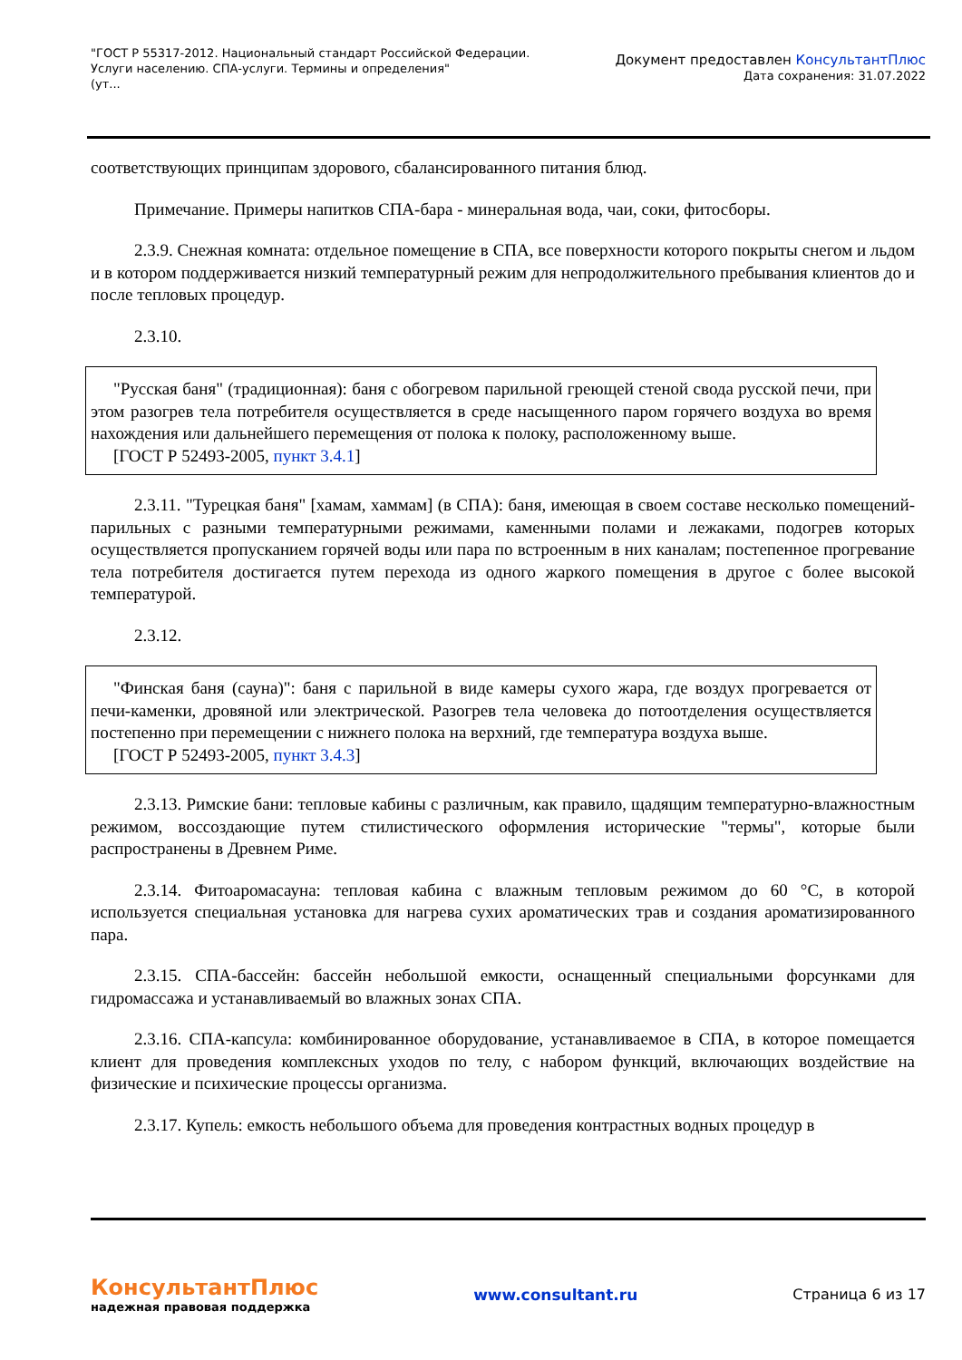"ГОСТ Р 55317-2012. Национальный стандарт Российской Федерации.
Услуги населению. СПА-услуги. Термины и определения"
(ут...
Документ предоставлен КонсультантПлюс
Дата сохранения: 31.07.2022
соответствующих принципам здорового, сбалансированного питания блюд.
Примечание. Примеры напитков СПА-бара - минеральная вода, чаи, соки, фитосборы.
2.3.9. Снежная комната: отдельное помещение в СПА, все поверхности которого покрыты снегом и льдом и в котором поддерживается низкий температурный режим для непродолжительного пребывания клиентов до и после тепловых процедур.
2.3.10.
"Русская баня" (традиционная): баня с обогревом парильной греющей стеной свода русской печи, при этом разогрев тела потребителя осуществляется в среде насыщенного паром горячего воздуха во время нахождения или дальнейшего перемещения от полока к полоку, расположенному выше.
[ГОСТ Р 52493-2005, пункт 3.4.1]
2.3.11. "Турецкая баня" [хамам, хаммам] (в СПА): баня, имеющая в своем составе несколько помещений-парильных с разными температурными режимами, каменными полами и лежаками, подогрев которых осуществляется пропусканием горячей воды или пара по встроенным в них каналам; постепенное прогревание тела потребителя достигается путем перехода из одного жаркого помещения в другое с более высокой температурой.
2.3.12.
"Финская баня (сауна)": баня с парильной в виде камеры сухого жара, где воздух прогревается от печи-каменки, дровяной или электрической. Разогрев тела человека до потоотделения осуществляется постепенно при перемещении с нижнего полока на верхний, где температура воздуха выше.
[ГОСТ Р 52493-2005, пункт 3.4.3]
2.3.13. Римские бани: тепловые кабины с различным, как правило, щадящим температурно-влажностным режимом, воссоздающие путем стилистического оформления исторические "термы", которые были распространены в Древнем Риме.
2.3.14. Фитоаромасауна: тепловая кабина с влажным тепловым режимом до 60 °C, в которой используется специальная установка для нагрева сухих ароматических трав и создания ароматизированного пара.
2.3.15. СПА-бассейн: бассейн небольшой емкости, оснащенный специальными форсунками для гидромассажа и устанавливаемый во влажных зонах СПА.
2.3.16. СПА-капсула: комбинированное оборудование, устанавливаемое в СПА, в которое помещается клиент для проведения комплексных уходов по телу, с набором функций, включающих воздействие на физические и психические процессы организма.
2.3.17. Купель: емкость небольшого объема для проведения контрастных водных процедур в
КонсультантПлюс
надежная правовая поддержка
www.consultant.ru Страница 6 из 17